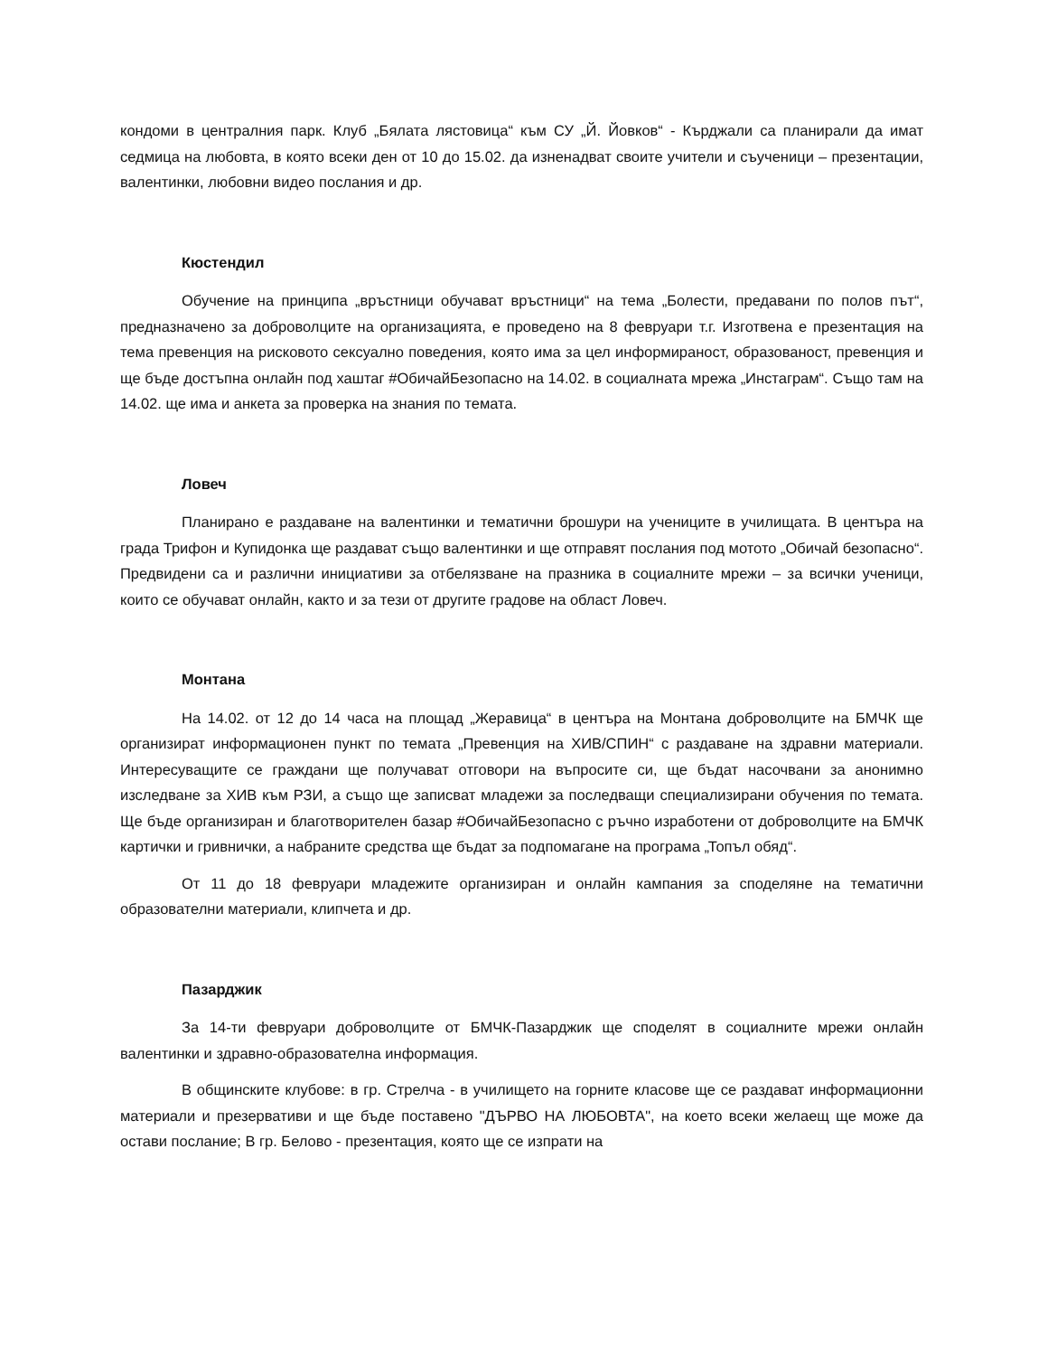кондоми в централния парк. Клуб „Бялата лястовица“ към СУ „Й. Йовков“ - Кърджали са планирали да имат седмица на любовта, в която всеки ден от 10 до 15.02. да изненадват своите учители и съученици – презентации, валентинки, любовни видео послания и др.
Кюстендил
Обучение на принципа „връстници обучават връстници“ на тема „Болести, предавани по полов път“, предназначено за доброволците на организацията, е проведено на 8 февруари т.г. Изготвена е презентация на тема превенция на рисковото сексуално поведения, която има за цел информираност, образованост, превенция и ще бъде достъпна онлайн под хаштаг #ОбичайБезопасно на 14.02. в социалната мрежа „Инстаграм“. Също там на 14.02. ще има и анкета за проверка на знания по темата.
Ловеч
Планирано е раздаване на валентинки и тематични брошури на учениците в училищата. В центъра на града Трифон и Купидонка ще раздават също валентинки и ще отправят послания под мотото „Обичай безопасно“. Предвидени са и различни инициативи за отбелязване на празника в социалните мрежи – за всички ученици, които се обучават онлайн, както и за тези от другите градове на област Ловеч.
Монтана
На 14.02. от 12 до 14 часа на площад „Жеравица“ в центъра на Монтана доброволците на БМЧК ще организират информационен пункт по темата „Превенция на ХИВ/СПИН“ с раздаване на здравни материали. Интересуващите се граждани ще получават отговори на въпросите си, ще бъдат насочвани за анонимно изследване за ХИВ към РЗИ, а също ще записват младежи за последващи специализирани обучения по темата. Ще бъде организиран и благотворителен базар #ОбичайБезопасно с ръчно изработени от доброволците на БМЧК картички и гривнички, а набраните средства ще бъдат за подпомагане на програма „Топъл обяд“.
От 11 до 18 февруари младежите организиран и онлайн кампания за споделяне на тематични образователни материали, клипчета и др.
Пазарджик
За 14-ти февруари доброволците от БМЧК-Пазарджик ще споделят в социалните мрежи онлайн валентинки и здравно-образователна информация.
В общинските клубове: в гр. Стрелча - в училището на горните класове ще се раздават информационни материали и презервативи и ще бъде поставено "ДЪРВО НА ЛЮБОВТА", на което всеки желаещ ще може да остави послание; В гр. Белово - презентация, която ще се изпрати на